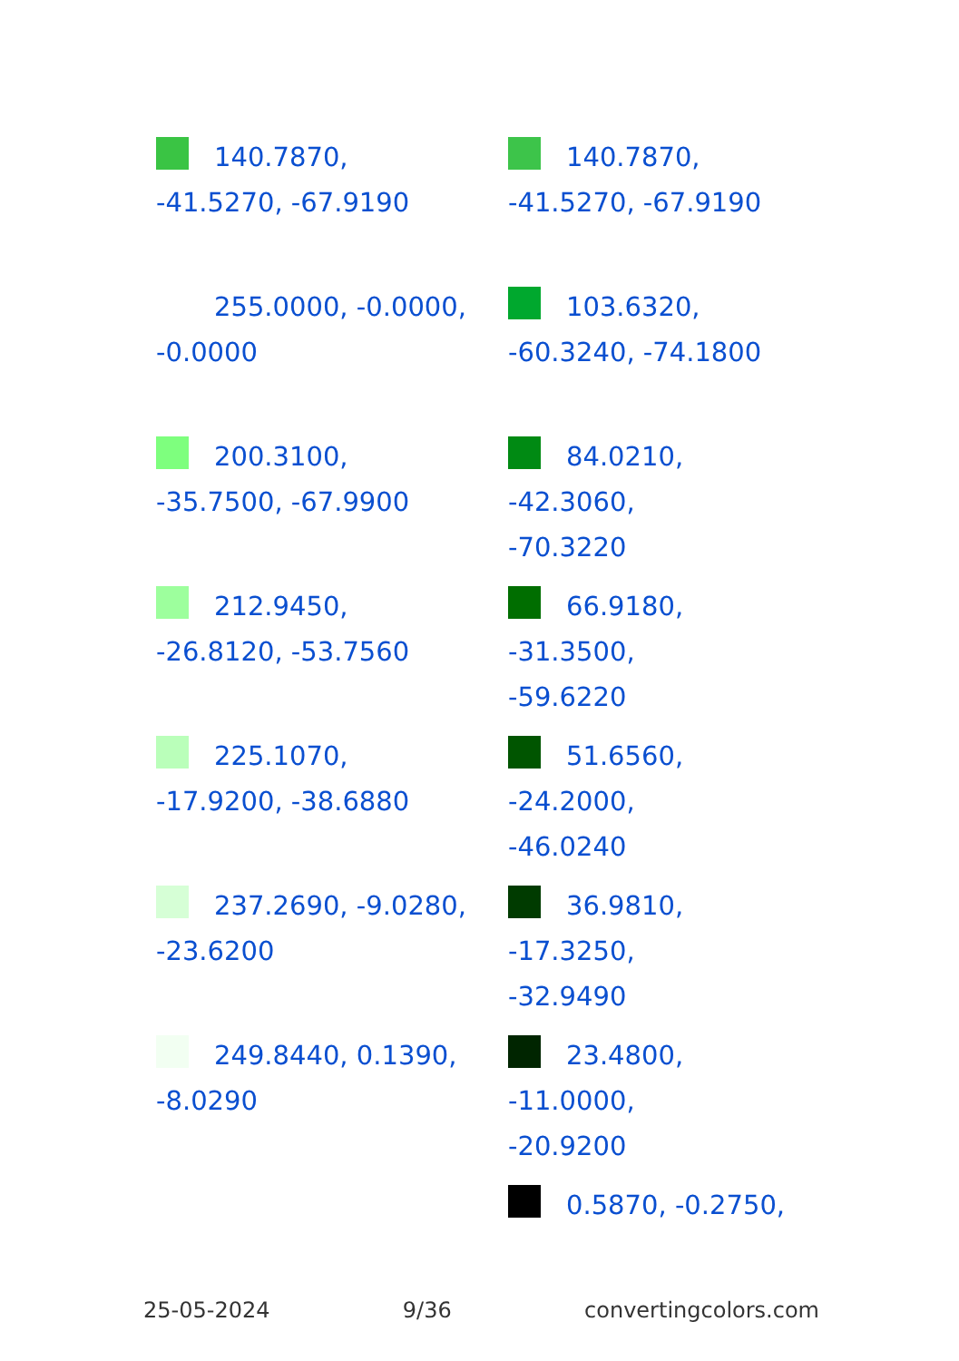140.7870,
-41.5270, -67.9190
140.7870,
-41.5270, -67.9190
255.0000, -0.0000,
-0.0000
103.6320,
-60.3240, -74.1800
200.3100,
-35.7500, -67.9900
84.0210, -42.3060,
-70.3220
212.9450,
-26.8120, -53.7560
66.9180, -31.3500,
-59.6220
225.1070,
-17.9200, -38.6880
51.6560, -24.2000,
-46.0240
237.2690, -9.0280,
-23.6200
36.9810, -17.3250,
-32.9490
249.8440, 0.1390,
-8.0290
23.4800, -11.0000,
-20.9200
0.5870, -0.2750,
25-05-2024 9/36 convertingcolors.com